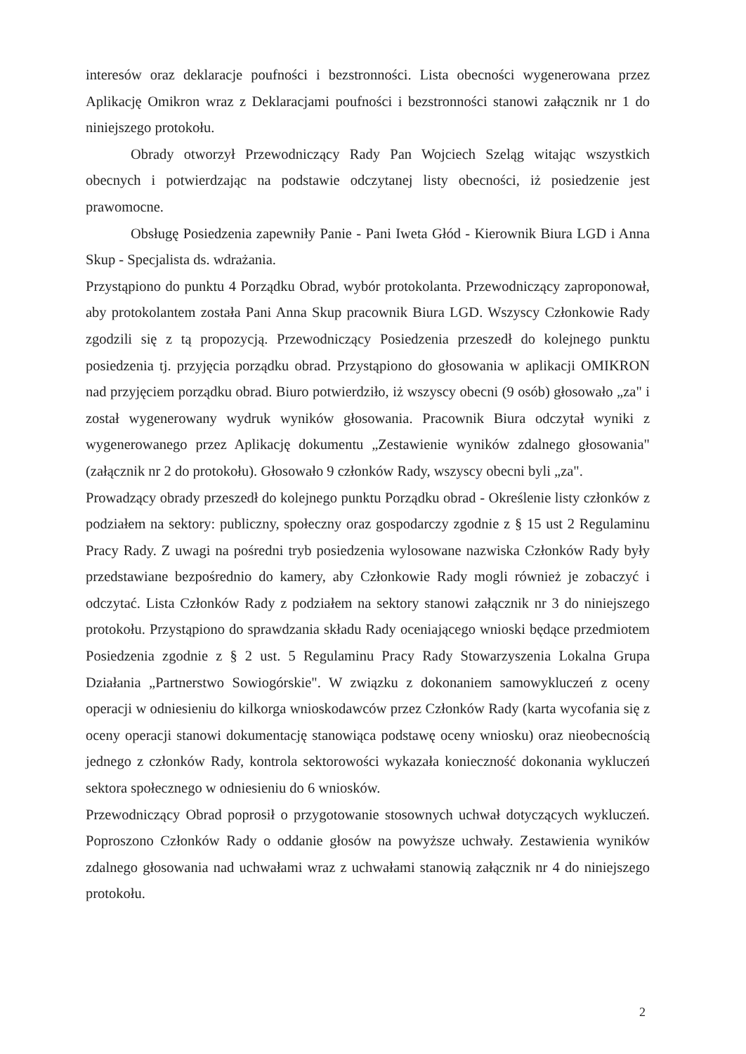interesów oraz deklaracje poufności i bezstronności. Lista obecności wygenerowana przez Aplikację Omikron wraz z Deklaracjami poufności i bezstronności stanowi załącznik nr 1 do niniejszego protokołu.
Obrady otworzył Przewodniczący Rady Pan Wojciech Szeląg witając wszystkich obecnych i potwierdzając na podstawie odczytanej listy obecności, iż posiedzenie jest prawomocne.
Obsługę Posiedzenia zapewniły Panie - Pani Iweta Głód - Kierownik Biura LGD i Anna Skup - Specjalista ds. wdrażania.
Przystąpiono do punktu 4 Porządku Obrad, wybór protokolanta. Przewodniczący zaproponował, aby protokolantem została Pani Anna Skup pracownik Biura LGD. Wszyscy Członkowie Rady zgodzili się z tą propozycją. Przewodniczący Posiedzenia przeszedł do kolejnego punktu posiedzenia tj. przyjęcia porządku obrad. Przystąpiono do głosowania w aplikacji OMIKRON nad przyjęciem porządku obrad. Biuro potwierdziło, iż wszyscy obecni (9 osób) głosowało „za" i został wygenerowany wydruk wyników głosowania. Pracownik Biura odczytał wyniki z wygenerowanego przez Aplikację dokumentu „Zestawienie wyników zdalnego głosowania" (załącznik nr 2 do protokołu). Głosowało 9 członków Rady, wszyscy obecni byli „za".
Prowadzący obrady przeszedł do kolejnego punktu Porządku obrad - Określenie listy członków z podziałem na sektory: publiczny, społeczny oraz gospodarczy zgodnie z § 15 ust 2 Regulaminu Pracy Rady. Z uwagi na pośredni tryb posiedzenia wylosowane nazwiska Członków Rady były przedstawiane bezpośrednio do kamery, aby Członkowie Rady mogli również je zobaczyć i odczytać. Lista Członków Rady z podziałem na sektory stanowi załącznik nr 3 do niniejszego protokołu. Przystąpiono do sprawdzania składu Rady oceniającego wnioski będące przedmiotem Posiedzenia zgodnie z § 2 ust. 5 Regulaminu Pracy Rady Stowarzyszenia Lokalna Grupa Działania „Partnerstwo Sowiogórskie". W związku z dokonaniem samowykluczeń z oceny operacji w odniesieniu do kilkorga wnioskodawców przez Członków Rady (karta wycofania się z oceny operacji stanowi dokumentację stanowiąca podstawę oceny wniosku) oraz nieobecnością jednego z członków Rady, kontrola sektorowości wykazała konieczność dokonania wykluczeń sektora społecznego w odniesieniu do 6 wniosków.
Przewodniczący Obrad poprosił o przygotowanie stosownych uchwał dotyczących wykluczeń. Poproszono Członków Rady o oddanie głosów na powyższe uchwały. Zestawienia wyników zdalnego głosowania nad uchwałami wraz z uchwałami stanowią załącznik nr 4 do niniejszego protokołu.
2